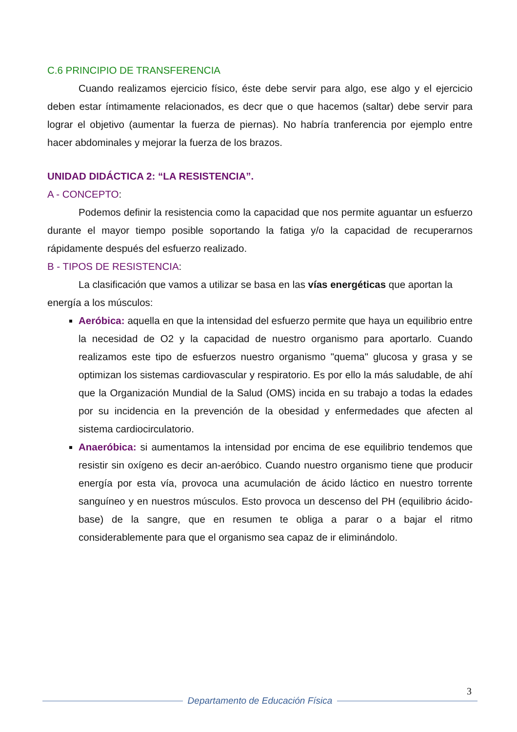C.6 PRINCIPIO DE TRANSFERENCIA
Cuando realizamos ejercicio físico, éste debe servir para algo, ese algo y el ejercicio deben estar íntimamente relacionados, es decr que o que hacemos (saltar) debe servir para lograr el objetivo (aumentar la fuerza de piernas). No habría tranferencia por ejemplo entre hacer abdominales y mejorar la fuerza de los brazos.
UNIDAD DIDÁCTICA 2: “LA RESISTENCIA”.
A - CONCEPTO:
Podemos definir la resistencia como la capacidad que nos permite aguantar un esfuerzo durante el mayor tiempo posible soportando la fatiga y/o la capacidad de recuperarnos rápidamente después del esfuerzo realizado.
B - TIPOS DE RESISTENCIA:
La clasificación que vamos a utilizar se basa en las vías energéticas que aportan la energía a los músculos:
Aeróbica: aquella en que la intensidad del esfuerzo permite que haya un equilibrio entre la necesidad de O2 y la capacidad de nuestro organismo para aportarlo. Cuando realizamos este tipo de esfuerzos nuestro organismo "quema" glucosa y grasa y se optimizan los sistemas cardiovascular y respiratorio. Es por ello la más saludable, de ahí que la Organización Mundial de la Salud (OMS) incida en su trabajo a todas la edades por su incidencia en la prevención de la obesidad y enfermedades que afecten al sistema cardiocirculatorio.
Anaeróbica: si aumentamos la intensidad por encima de ese equilibrio tendemos que resistir sin oxígeno es decir an-aeróbico. Cuando nuestro organismo tiene que producir energía por esta vía, provoca una acumulación de ácido láctico en nuestro torrente sanguíneo y en nuestros músculos. Esto provoca un descenso del PH (equilibrio ácido-base) de la sangre, que en resumen te obliga a parar o a bajar el ritmo considerablemente para que el organismo sea capaz de ir eliminándolo.
3
Departamento de Educación Física